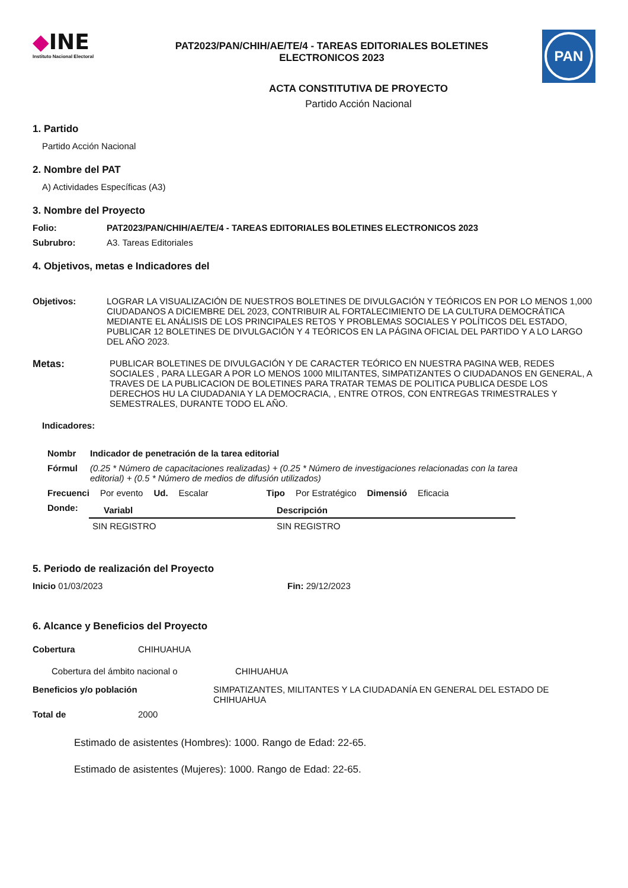◆INE
Instituto Nacional Electoral
PAT2023/PAN/CHIH/AE/TE/4 - TAREAS EDITORIALES BOLETINES
ELECTRONICOS 2023
PAN
ACTA CONSTITUTIVA DE PROYECTO
Partido Acción Nacional
1. Partido
Partido Acción Nacional
2. Nombre del PAT
A) Actividades Específicas (A3)
3. Nombre del Proyecto
Folio: PAT2023/PAN/CHIH/AE/TE/4 - TAREAS EDITORIALES BOLETINES ELECTRONICOS 2023
Subrubro: A3. Tareas Editoriales
4. Objetivos, metas e Indicadores del
Objetivos: LOGRAR LA VISUALIZACIÓN DE NUESTROS BOLETINES DE DIVULGACIÓN Y TEÓRICOS EN POR LO MENOS 1,000 CIUDADANOS A DICIEMBRE DEL 2023, CONTRIBUIR AL FORTALECIMIENTO DE LA CULTURA DEMOCRÁTICA MEDIANTE EL ANÁLISIS DE LOS PRINCIPALES RETOS Y PROBLEMAS SOCIALES Y POLÍTICOS DEL ESTADO, PUBLICAR 12 BOLETINES DE DIVULGACIÓN Y 4 TEÓRICOS EN LA PÁGINA OFICIAL DEL PARTIDO Y A LO LARGO DEL AÑO 2023.
Metas: PUBLICAR BOLETINES DE DIVULGACIÓN Y DE CARACTER TEÓRICO EN NUESTRA PAGINA WEB, REDES SOCIALES , PARA LLEGAR A POR LO MENOS 1000 MILITANTES, SIMPATIZANTES O CIUDADANOS EN GENERAL, A TRAVES DE LA PUBLICACION DE BOLETINES PARA TRATAR TEMAS DE POLITICA PUBLICA DESDE LOS DERECHOS HU LA CIUDADANIA Y LA DEMOCRACIA, , ENTRE OTROS, CON ENTREGAS TRIMESTRALES Y SEMESTRALES, DURANTE TODO EL AÑO.
Indicadores:
Nombr Indicador de penetración de la tarea editorial
Fórmul (0.25 * Número de capacitaciones realizadas) + (0.25 * Número de investigaciones relacionadas con la tarea editorial) + (0.5 * Número de medios de difusión utilizados)
Frecuenci Por evento Ud. Escalar Tipo Por Estratégico Dimensió Eficacia
Donde:
| Variabl | Descripción |
| --- | --- |
| SIN REGISTRO | SIN REGISTRO |
5. Periodo de realización del Proyecto
Inicio 01/03/2023 Fin: 29/12/2023
6. Alcance y Beneficios del Proyecto
Cobertura CHIHUAHUA
Cobertura del ámbito nacional o CHIHUAHUA
Beneficios y/o población SIMPATIZANTES, MILITANTES Y LA CIUDADANÍA EN GENERAL DEL ESTADO DE CHIHUAHUA
Total de 2000
Estimado de asistentes (Hombres): 1000. Rango de Edad: 22-65.
Estimado de asistentes (Mujeres): 1000. Rango de Edad: 22-65.